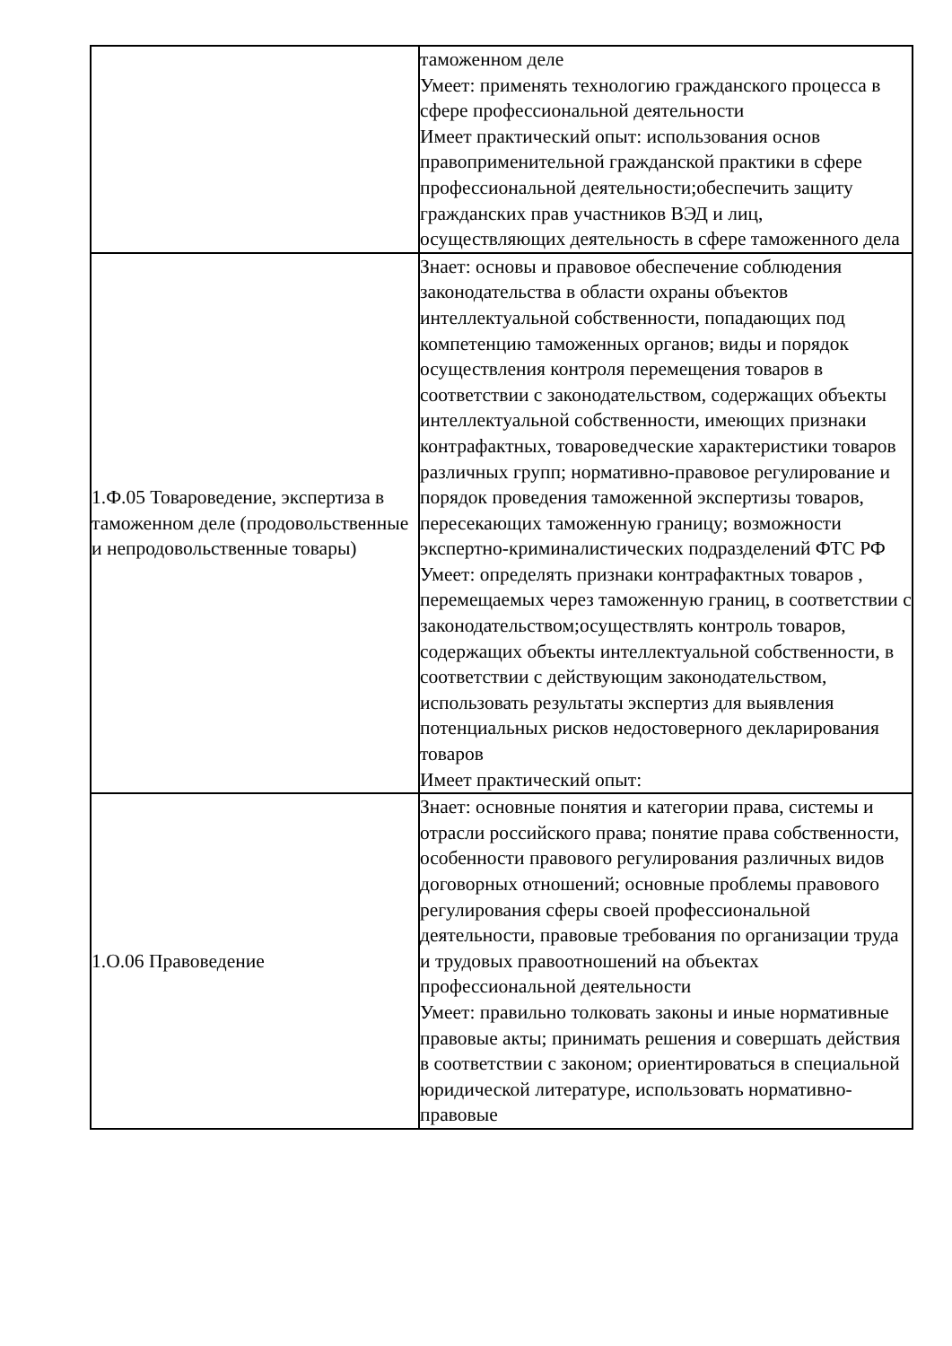| | таможенном деле Умеет: применять технологию гражданского процесса в сфере профессиональной деятельности Имеет практический опыт: использования основ правоприменительной гражданской практики в сфере профессиональной деятельности;обеспечить защиту гражданских прав участников ВЭД и лиц, осуществляющих деятельность в сфере таможенного дела |
| 1.Ф.05 Товароведение, экспертиза в таможенном деле (продовольственные и непродовольственные товары) | Знает: основы и правовое обеспечение соблюдения законодательства в области охраны объектов интеллектуальной собственности, попадающих под компетенцию таможенных органов; виды и порядок осуществления контроля перемещения товаров в соответствии с законодательством, содержащих объекты интеллектуальной собственности, имеющих признаки контрафактных, товароведческие характеристики товаров различных групп; нормативно-правовое регулирование и порядок проведения таможенной экспертизы товаров, пересекающих таможенную границу; возможности экспертно-криминалистических подразделений ФТС РФ Умеет: определять признаки контрафактных товаров , перемещаемых через таможенную границ, в соответствии с законодательством;осуществлять контроль товаров, содержащих объекты интеллектуальной собственности, в соответствии с действующим законодательством, использовать результаты экспертиз для выявления потенциальных рисков недостоверного декларирования товаров Имеет практический опыт: |
| 1.О.06 Правоведение | Знает: основные понятия и категории права, системы и отрасли российского права; понятие права собственности, особенности правового регулирования различных видов договорных отношений; основные проблемы правового регулирования сферы своей профессиональной деятельности, правовые требования по организации труда и трудовых правоотношений на объектах профессиональной деятельности Умеет: правильно толковать законы и иные нормативные правовые акты; принимать решения и совершать действия в соответствии с законом; ориентироваться в специальной юридической литературе, использовать нормативно-правовые |